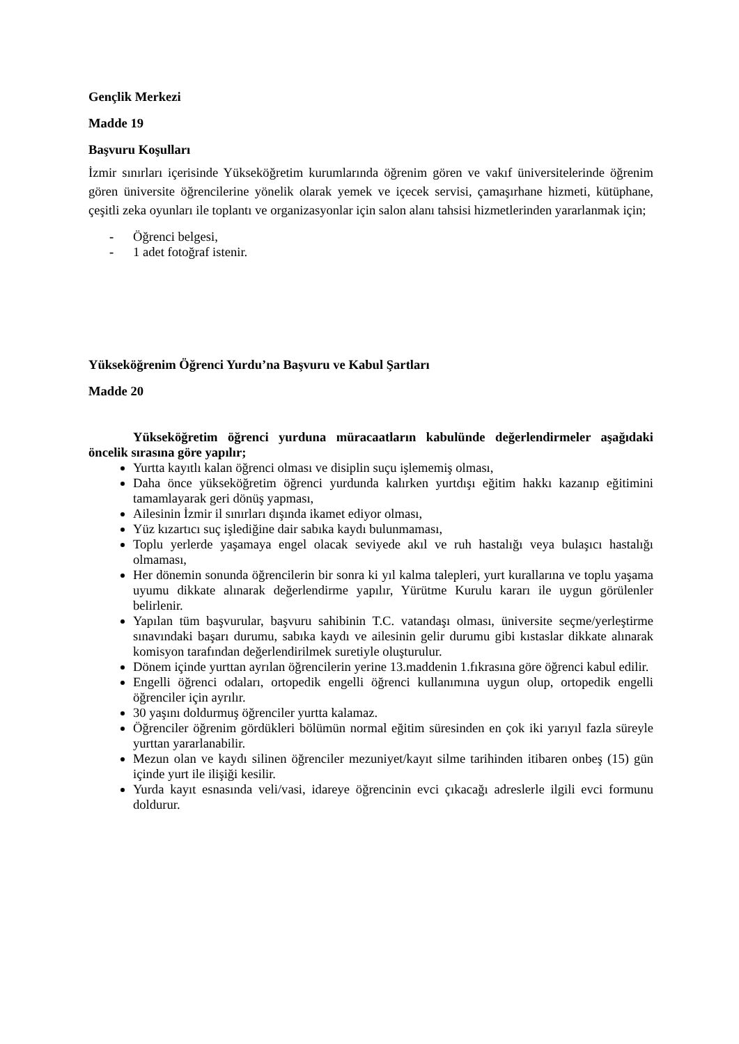Gençlik Merkezi
Madde 19
Başvuru Koşulları
İzmir sınırları içerisinde Yükseköğretim kurumlarında öğrenim gören ve vakıf üniversitelerinde öğrenim gören üniversite öğrencilerine yönelik olarak yemek ve içecek servisi, çamaşırhane hizmeti, kütüphane, çeşitli zeka oyunları ile toplantı ve organizasyonlar için salon alanı tahsisi hizmetlerinden yararlanmak için;
- Öğrenci belgesi,
- 1 adet fotoğraf istenir.
Yükseköğrenim Öğrenci Yurdu’na Başvuru ve Kabul Şartları
Madde 20
Yükseköğretim öğrenci yurduna müracaatların kabulünde değerlendirmeler aşağıdaki öncelik sırasına göre yapılır;
Yurtta kayıtlı kalan öğrenci olması ve disiplin suçu işlememiş olması,
Daha önce yükseköğretim öğrenci yurdunda kalırken yurtdışı eğitim hakkı kazanıp eğitimini tamamlayarak geri dönüş yapması,
Ailesinin İzmir il sınırları dışında ikamet ediyor olması,
Yüz kızartıcı suç işlediğine dair sabıka kaydı bulunmaması,
Toplu yerlerde yaşamaya engel olacak seviyede akıl ve ruh hastalığı veya bulaşıcı hastalığı olmaması,
Her dönemin sonunda öğrencilerin bir sonra ki yıl kalma talepleri, yurt kurallarına ve toplu yaşama uyumu dikkate alınarak değerlendirme yapılır, Yürütme Kurulu kararı ile uygun görülenler belirlenir.
Yapılan tüm başvurular, başvuru sahibinin T.C. vatandaşı olması, üniversite seçme/yerleştirme sınavındaki başarı durumu, sabıka kaydı ve ailesinin gelir durumu gibi kıstaslar dikkate alınarak komisyon tarafından değerlendirilmek suretiyle oluşturulur.
Dönem içinde yurttan ayrılan öğrencilerin yerine 13.maddenin 1.fıkrasına göre öğrenci kabul edilir.
Engelli öğrenci odaları, ortopedik engelli öğrenci kullanımına uygun olup, ortopedik engelli öğrenciler için ayrılır.
30 yaşını doldurmuş öğrenciler yurtta kalamaz.
Öğrenciler öğrenim gördükleri bölümün normal eğitim süresinden en çok iki yarıyıl fazla süreyle yurttan yararlanabilir.
Mezun olan ve kaydı silinen öğrenciler mezuniyet/kayıt silme tarihinden itibaren onbeş (15) gün içinde yurt ile ilişiği kesilir.
Yurda kayıt esnasında veli/vasi, idareye öğrencinin evci çıkacağı adreslerle ilgili evci formunu doldurur.